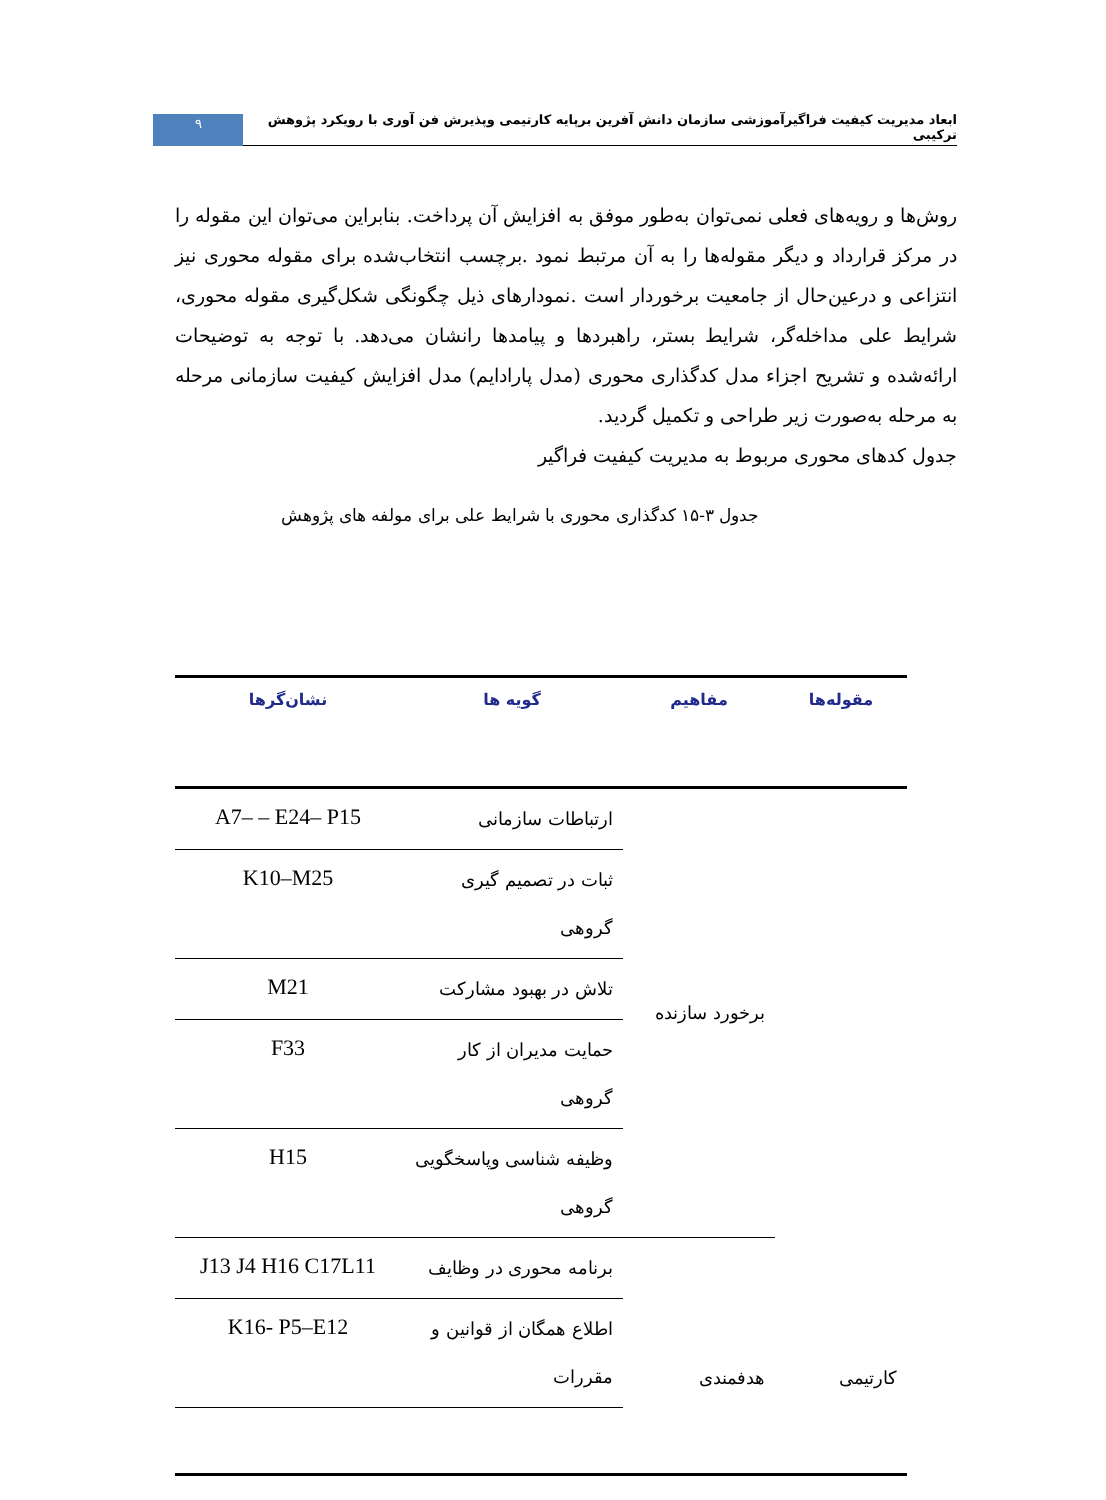ابعاد مدیریت کیفیت فراگیرآموزشی سازمان دانش آفرین برپایه کارتیمی وپذیرش فن آوری با رویکرد پژوهش ترکیبی
۹
روش‌ها و رویه‌های فعلی نمی‌توان به‌طور موفق به افزایش آن پرداخت. بنابراین می‌توان این مقوله را در مرکز قرارداد و دیگر مقوله‌ها را به آن مرتبط نمود .برچسب انتخاب‌شده برای مقوله محوری نیز انتزاعی و درعین‌حال از جامعیت برخوردار است .نمودارهای ذیل چگونگی شکل‌گیری مقوله محوری، شرایط علی مداخله‌گر، شرایط بستر، راهبردها و پیامدها رانشان می‌دهد. با توجه به توضیحات ارائه‌شده و تشریح اجزاء مدل کدگذاری محوری (مدل پارادایم) مدل افزایش کیفیت سازمانی مرحله به مرحله به‌صورت زیر طراحی و تکمیل گردید.
جدول کدهای محوری مربوط به مدیریت کیفیت فراگیر
جدول ۳-۱۵ کدگذاری محوری با شرایط علی برای مولفه های پژوهش
| مقوله‌ها | مفاهیم | گویه ها | نشان‌گرها |
| --- | --- | --- | --- |
| کارتیمی | برخورد سازنده | ارتباطات سازمانی | A7– – E24– P15 |
| | | ثبات در تصمیم گیری گروهی | K10–M25 |
| | | تلاش در بهبود مشارکت | M21 |
| | | حمایت مدیران از کار گروهی | F33 |
| | | وظیفه شناسی وپاسخگویی گروهی | H15 |
| | هدفمندی | برنامه محوری در وظایف | J13 J4 H16 C17L11 |
| | | اطلاع همگان از قوانین و مقررات | K16- P5–E12 |